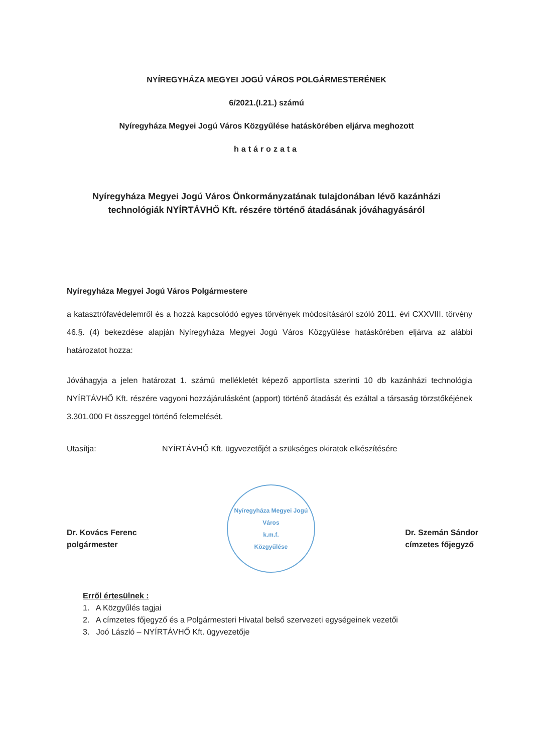NYÍREGYHÁZA MEGYEI JOGÚ VÁROS POLGÁRMESTERÉNEK
6/2021.(I.21.) számú
Nyíregyháza Megyei Jogú Város Közgyűlése hatáskörében eljárva meghozott
határozata
Nyíregyháza Megyei Jogú Város Önkormányzatának tulajdonában lévő kazánházi
technológiák NYÍRTÁVHŐ Kft. részére történő átadásának jóváhagyásáról
Nyíregyháza Megyei Jogú Város Polgármestere
a katasztrófavédelemről és a hozzá kapcsolódó egyes törvények módosításáról szóló 2011. évi CXXVIII. törvény 46.§. (4) bekezdése alapján Nyíregyháza Megyei Jogú Város Közgyűlése hatáskörében eljárva az alábbi határozatot hozza:
Jóváhagyja a jelen határozat 1. számú mellékletét képező apportlista szerinti 10 db kazánházi technológia NYÍRTÁVHŐ Kft. részére vagyoni hozzájárulásként (apport) történő átadását és ezáltal a társaság törzstőkéjének 3.301.000 Ft összeggel történő felemelését.
Utasítja: NYÍRTÁVHŐ Kft. ügyvezetőjét a szükséges okiratok elkészítésére
Dr. Kovács Ferenc
polgármester
Nyíregyháza Megyei Jogú Város
k.m.f.
Közgyűlése
Dr. Szemán Sándor
címzetes főjegyző
Erről értesülnek :
1. A Közgyűlés tagjai
2. A címzetes főjegyző és a Polgármesteri Hivatal belső szervezeti egységeinek vezetői
3. Joó László – NYÍRTÁVHŐ Kft. ügyvezetője